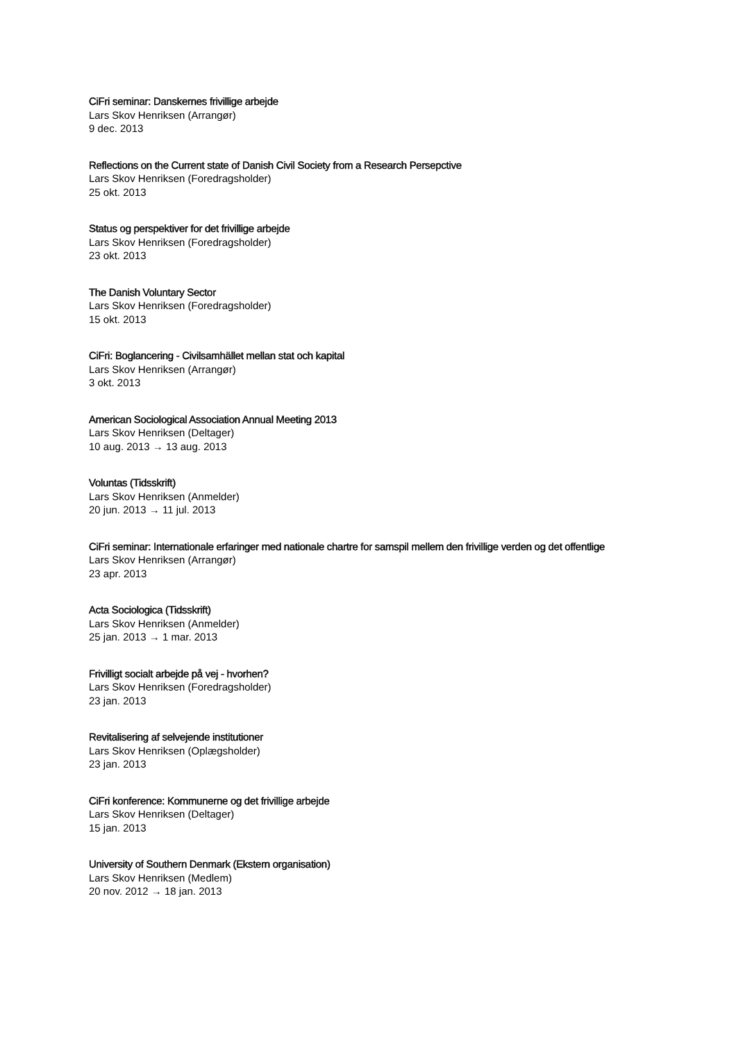CiFri seminar: Danskernes frivillige arbejde
Lars Skov Henriksen (Arrangør)
9 dec. 2013
Reflections on the Current state of Danish Civil Society from a Research Persepctive
Lars Skov Henriksen (Foredragsholder)
25 okt. 2013
Status og perspektiver for det frivillige arbejde
Lars Skov Henriksen (Foredragsholder)
23 okt. 2013
The Danish Voluntary Sector
Lars Skov Henriksen (Foredragsholder)
15 okt. 2013
CiFri: Boglancering - Civilsamhället mellan stat och kapital
Lars Skov Henriksen (Arrangør)
3 okt. 2013
American Sociological Association Annual Meeting 2013
Lars Skov Henriksen (Deltager)
10 aug. 2013 → 13 aug. 2013
Voluntas (Tidsskrift)
Lars Skov Henriksen (Anmelder)
20 jun. 2013 → 11 jul. 2013
CiFri seminar: Internationale erfaringer med nationale chartre for samspil mellem den frivillige verden og det offentlige
Lars Skov Henriksen (Arrangør)
23 apr. 2013
Acta Sociologica (Tidsskrift)
Lars Skov Henriksen (Anmelder)
25 jan. 2013 → 1 mar. 2013
Frivilligt socialt arbejde på vej - hvorhen?
Lars Skov Henriksen (Foredragsholder)
23 jan. 2013
Revitalisering af selvejende institutioner
Lars Skov Henriksen (Oplægsholder)
23 jan. 2013
CiFri konference: Kommunerne og det frivillige arbejde
Lars Skov Henriksen (Deltager)
15 jan. 2013
University of Southern Denmark (Ekstern organisation)
Lars Skov Henriksen (Medlem)
20 nov. 2012 → 18 jan. 2013